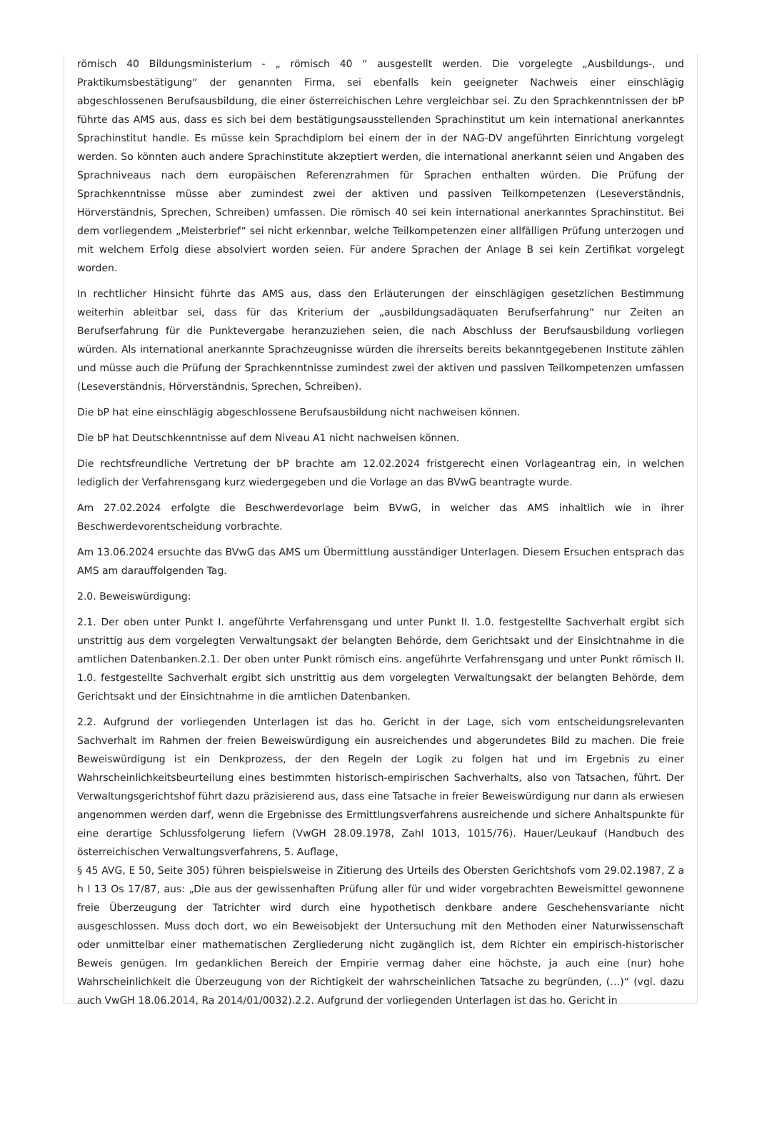römisch 40 Bildungsministerium - „ römisch 40 “ ausgestellt werden. Die vorgelegte „Ausbildungs-, und Praktikumsbestätigung“ der genannten Firma, sei ebenfalls kein geeigneter Nachweis einer einschlägig abgeschlossenen Berufsausbildung, die einer österreichischen Lehre vergleichbar sei. Zu den Sprachkenntnissen der bP führte das AMS aus, dass es sich bei dem bestätigungsausstellenden Sprachinstitut um kein international anerkanntes Sprachinstitut handle. Es müsse kein Sprachdiplom bei einem der in der NAG-DV angeführten Einrichtung vorgelegt werden. So könnten auch andere Sprachinstitute akzeptiert werden, die international anerkannt seien und Angaben des Sprachniveaus nach dem europäischen Referenzrahmen für Sprachen enthalten würden. Die Prüfung der Sprachkenntnisse müsse aber zumindest zwei der aktiven und passiven Teilkompetenzen (Leseverständnis, Hörverständnis, Sprechen, Schreiben) umfassen. Die römisch 40 sei kein international anerkanntes Sprachinstitut. Bei dem vorliegendem „Meisterbrief“ sei nicht erkennbar, welche Teilkompetenzen einer allfälligen Prüfung unterzogen und mit welchem Erfolg diese absolviert worden seien. Für andere Sprachen der Anlage B sei kein Zertifikat vorgelegt worden.
In rechtlicher Hinsicht führte das AMS aus, dass den Erläuterungen der einschlägigen gesetzlichen Bestimmung weiterhin ableitbar sei, dass für das Kriterium der „ausbildungsadäquaten Berufserfahrung“ nur Zeiten an Berufserfahrung für die Punktevergabe heranzuziehen seien, die nach Abschluss der Berufsausbildung vorliegen würden. Als international anerkannte Sprachzeugnisse würden die ihrerseits bereits bekanntgegebenen Institute zählen und müsse auch die Prüfung der Sprachkenntnisse zumindest zwei der aktiven und passiven Teilkompetenzen umfassen (Leseverständnis, Hörverständnis, Sprechen, Schreiben).
Die bP hat eine einschlägig abgeschlossene Berufsausbildung nicht nachweisen können.
Die bP hat Deutschkenntnisse auf dem Niveau A1 nicht nachweisen können.
Die rechtsfreundliche Vertretung der bP brachte am 12.02.2024 fristgerecht einen Vorlageantrag ein, in welchen lediglich der Verfahrensgang kurz wiedergegeben und die Vorlage an das BVwG beantragte wurde.
Am 27.02.2024 erfolgte die Beschwerdevorlage beim BVwG, in welcher das AMS inhaltlich wie in ihrer Beschwerdevorentscheidung vorbrachte.
Am 13.06.2024 ersuchte das BVwG das AMS um Übermittlung ausständiger Unterlagen. Diesem Ersuchen entsprach das AMS am darauffolgenden Tag.
2.0. Beweiswürdigung:
2.1. Der oben unter Punkt I. angeführte Verfahrensgang und unter Punkt II. 1.0. festgestellte Sachverhalt ergibt sich unstrittig aus dem vorgelegten Verwaltungsakt der belangten Behörde, dem Gerichtsakt und der Einsichtnahme in die amtlichen Datenbanken.2.1. Der oben unter Punkt römisch eins. angeführte Verfahrensgang und unter Punkt römisch II. 1.0. festgestellte Sachverhalt ergibt sich unstrittig aus dem vorgelegten Verwaltungsakt der belangten Behörde, dem Gerichtsakt und der Einsichtnahme in die amtlichen Datenbanken.
2.2. Aufgrund der vorliegenden Unterlagen ist das ho. Gericht in der Lage, sich vom entscheidungsrelevanten Sachverhalt im Rahmen der freien Beweiswürdigung ein ausreichendes und abgerundetes Bild zu machen. Die freie Beweiswürdigung ist ein Denkprozess, der den Regeln der Logik zu folgen hat und im Ergebnis zu einer Wahrscheinlichkeitsbeurteilung eines bestimmten historisch-empirischen Sachverhalts, also von Tatsachen, führt. Der Verwaltungsgerichtshof führt dazu präzisierend aus, dass eine Tatsache in freier Beweiswürdigung nur dann als erwiesen angenommen werden darf, wenn die Ergebnisse des Ermittlungsverfahrens ausreichende und sichere Anhaltspunkte für eine derartige Schlussfolgerung liefern (VwGH 28.09.1978, Zahl 1013, 1015/76). Hauer/Leukauf (Handbuch des österreichischen Verwaltungsverfahrens, 5. Auflage,
§ 45 AVG, E 50, Seite 305) führen beispielsweise in Zitierung des Urteils des Obersten Gerichtshofs vom 29.02.1987, Z a h l 13 Os 17/87, aus: „Die aus der gewissenhaften Prüfung aller für und wider vorgebrachten Beweismittel gewonnene freie Überzeugung der Tatrichter wird durch eine hypothetisch denkbare andere Geschehensvariante nicht ausgeschlossen. Muss doch dort, wo ein Beweisobjekt der Untersuchung mit den Methoden einer Naturwissenschaft oder unmittelbar einer mathematischen Zergliederung nicht zugänglich ist, dem Richter ein empirisch-historischer Beweis genügen. Im gedanklichen Bereich der Empirie vermag daher eine höchste, ja auch eine (nur) hohe Wahrscheinlichkeit die Überzeugung von der Richtigkeit der wahrscheinlichen Tatsache zu begründen, (…)“ (vgl. dazu auch VwGH 18.06.2014, Ra 2014/01/0032).2.2. Aufgrund der vorliegenden Unterlagen ist das ho. Gericht in